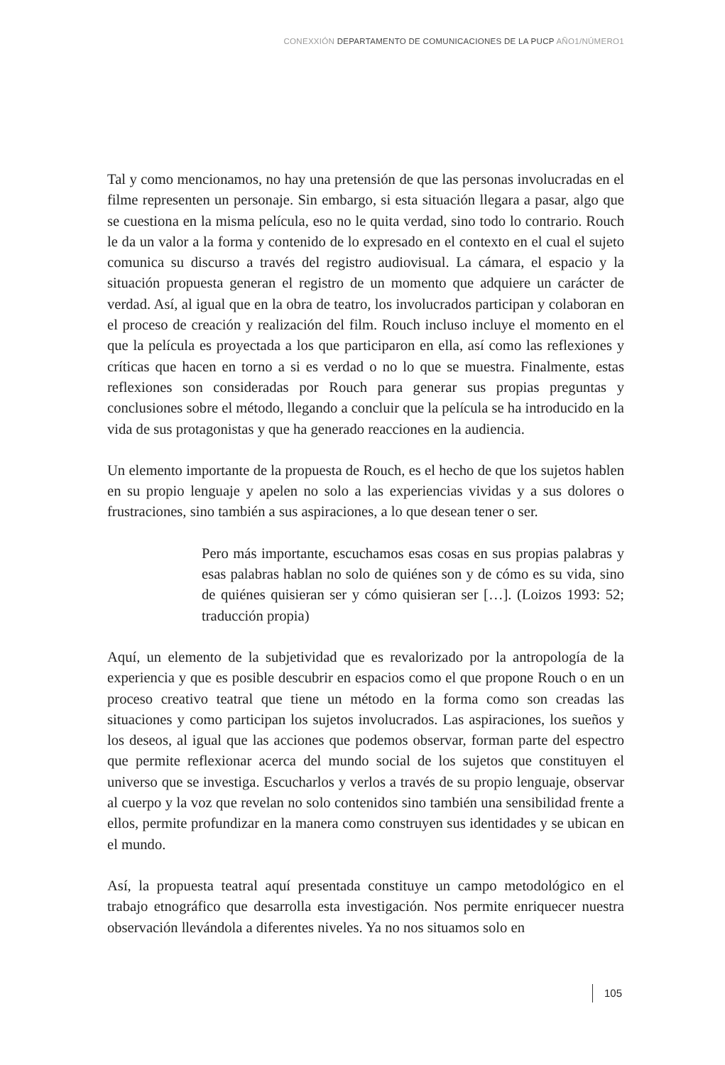CONEXXIÓN DEPARTAMENTO DE COMUNICACIONES DE LA PUCP AÑO1/NÚMERO1
Tal y como mencionamos, no hay una pretensión de que las personas involucradas en el filme representen un personaje. Sin embargo, si esta situación llegara a pasar, algo que se cuestiona en la misma película, eso no le quita verdad, sino todo lo contrario. Rouch le da un valor a la forma y contenido de lo expresado en el contexto en el cual el sujeto comunica su discurso a través del registro audiovisual. La cámara, el espacio y la situación propuesta generan el registro de un momento que adquiere un carácter de verdad. Así, al igual que en la obra de teatro, los involucrados participan y colaboran en el proceso de creación y realización del film. Rouch incluso incluye el momento en el que la película es proyectada a los que participaron en ella, así como las reflexiones y críticas que hacen en torno a si es verdad o no lo que se muestra. Finalmente, estas reflexiones son consideradas por Rouch para generar sus propias preguntas y conclusiones sobre el método, llegando a concluir que la película se ha introducido en la vida de sus protagonistas y que ha generado reacciones en la audiencia.
Un elemento importante de la propuesta de Rouch, es el hecho de que los sujetos hablen en su propio lenguaje y apelen no solo a las experiencias vividas y a sus dolores o frustraciones, sino también a sus aspiraciones, a lo que desean tener o ser.
Pero más importante, escuchamos esas cosas en sus propias palabras y esas palabras hablan no solo de quiénes son y de cómo es su vida, sino de quiénes quisieran ser y cómo quisieran ser […]. (Loizos 1993: 52; traducción propia)
Aquí, un elemento de la subjetividad que es revalorizado por la antropología de la experiencia y que es posible descubrir en espacios como el que propone Rouch o en un proceso creativo teatral que tiene un método en la forma como son creadas las situaciones y como participan los sujetos involucrados. Las aspiraciones, los sueños y los deseos, al igual que las acciones que podemos observar, forman parte del espectro que permite reflexionar acerca del mundo social de los sujetos que constituyen el universo que se investiga. Escucharlos y verlos a través de su propio lenguaje, observar al cuerpo y la voz que revelan no solo contenidos sino también una sensibilidad frente a ellos, permite profundizar en la manera como construyen sus identidades y se ubican en el mundo.
Así, la propuesta teatral aquí presentada constituye un campo metodológico en el trabajo etnográfico que desarrolla esta investigación. Nos permite enriquecer nuestra observación llevándola a diferentes niveles. Ya no nos situamos solo en
105